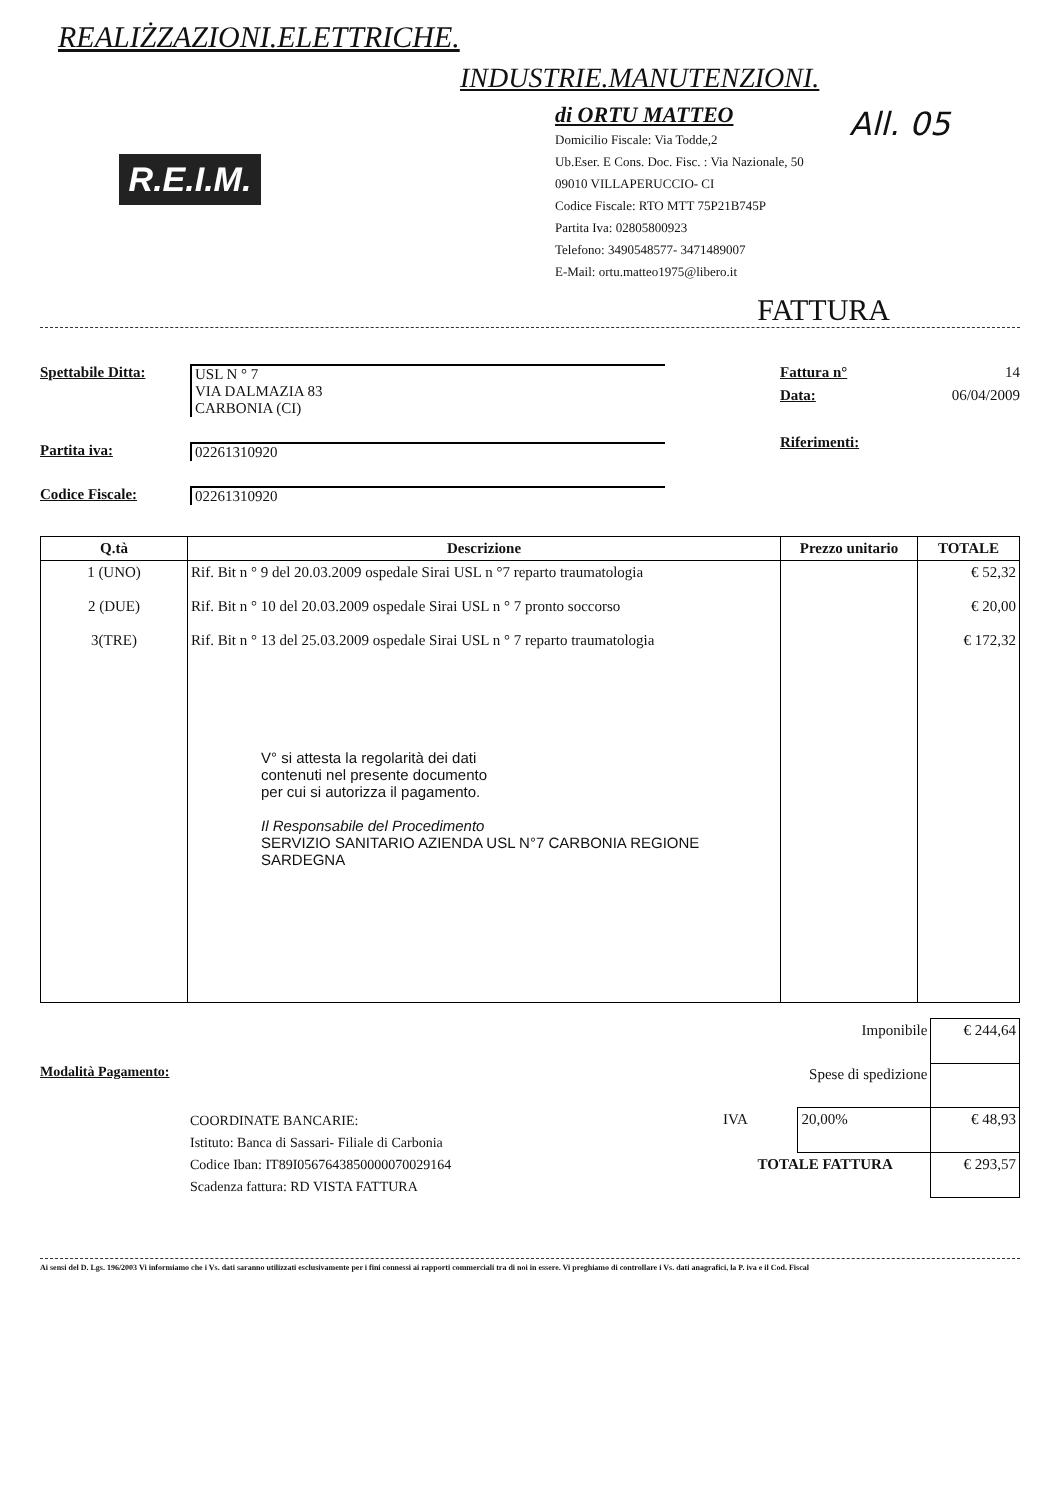REALIŻZAZIONI.ELETTRICHE.
INDUSTRIE.MANUTENZIONI.
All. 05
R.E.I.M.
di ORTU MATTEO
Domicilio Fiscale: Via Todde,2
Ub.Eser. E Cons. Doc. Fisc. : Via Nazionale, 50
09010 VILLAPERUCCIO- CI
Codice Fiscale: RTO MTT 75P21B745P
Partita Iva: 02805800923
Telefono: 3490548577- 3471489007
E-Mail: ortu.matteo1975@libero.it
FATTURA
Spettabile Ditta: USL N ° 7
VIA DALMAZIA 83
CARBONIA (CI)
Partita iva: 02261310920
Codice Fiscale: 02261310920
Fattura n° 14
Data: 06/04/2009
Riferimenti:
| Q.tà | Descrizione | Prezzo unitario | TOTALE |
| --- | --- | --- | --- |
| 1 (UNO) 2 (DUE) 3(TRE) | Rif. Bit n ° 9 del 20.03.2009 ospedale Sirai USL n °7 reparto traumatologia Rif. Bit n ° 10 del 20.03.2009 ospedale Sirai USL n ° 7 pronto soccorso Rif. Bit n ° 13 del 25.03.2009 ospedale Sirai USL n ° 7 reparto traumatologia V° si attesta la regolarità dei dati contenuti nel presente documento per cui si autorizza il pagamento. Il Responsabile del Procedimento SERVIZIO SANITARIO AZIENDA USL N°7 CARBONIA REGIONE SARDEGNA | | € 52,32 € 20,00 € 172,32 |
Modalità Pagamento:
COORDINATE BANCARIE:
Istituto: Banca di Sassari- Filiale di Carbonia
Codice Iban: IT89I0567643850000070029164
Scadenza fattura: RD VISTA FATTURA
| Imponibile | | € 244,64 |
| Spese di spedizione | | |
| IVA | 20,00% | € 48,93 |
| TOTALE FATTURA | | € 293,57 |
Ai sensi del D. Lgs. 196/2003 Vi informiamo che i Vs. dati saranno utilizzati esclusivamente per i fini connessi ai rapporti commerciali tra di noi in essere. Vi preghiamo di controllare i Vs. dati anagrafici, la P. iva e il Cod. Fiscal